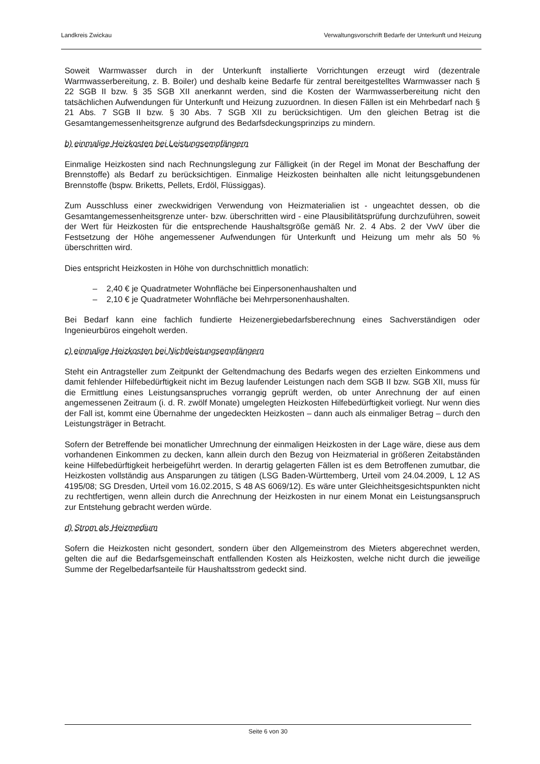Landkreis Zwickau Verwaltungsvorschrift Bedarfe der Unterkunft und Heizung
Soweit Warmwasser durch in der Unterkunft installierte Vorrichtungen erzeugt wird (dezentrale Warmwasserbereitung, z. B. Boiler) und deshalb keine Bedarfe für zentral bereitgestelltes Warmwasser nach § 22 SGB II bzw. § 35 SGB XII anerkannt werden, sind die Kosten der Warmwasserbereitung nicht den tatsächlichen Aufwendungen für Unterkunft und Heizung zuzuordnen. In diesen Fällen ist ein Mehrbedarf nach § 21 Abs. 7 SGB II bzw. § 30 Abs. 7 SGB XII zu berücksichtigen. Um den gleichen Betrag ist die Gesamtangemessenheitsgrenze aufgrund des Bedarfsdeckungsprinzips zu mindern.
b) einmalige Heizkosten bei Leistungsempfängern
Einmalige Heizkosten sind nach Rechnungslegung zur Fälligkeit (in der Regel im Monat der Beschaffung der Brennstoffe) als Bedarf zu berücksichtigen. Einmalige Heizkosten beinhalten alle nicht leitungsgebundenen Brennstoffe (bspw. Briketts, Pellets, Erdöl, Flüssiggas).
Zum Ausschluss einer zweckwidrigen Verwendung von Heizmaterialien ist - ungeachtet dessen, ob die Gesamtangemessenheitsgrenze unter- bzw. überschritten wird - eine Plausibilitätsprüfung durchzuführen, soweit der Wert für Heizkosten für die entsprechende Haushaltsgröße gemäß Nr. 2. 4 Abs. 2 der VwV über die Festsetzung der Höhe angemessener Aufwendungen für Unterkunft und Heizung um mehr als 50 % überschritten wird.
Dies entspricht Heizkosten in Höhe von durchschnittlich monatlich:
– 2,40 € je Quadratmeter Wohnfläche bei Einpersonenhaushalten und
– 2,10 € je Quadratmeter Wohnfläche bei Mehrpersonenhaushalten.
Bei Bedarf kann eine fachlich fundierte Heizenergiebedarfsberechnung eines Sachverständigen oder Ingenieurbüros eingeholt werden.
c) einmalige Heizkosten bei Nichtleistungsempfängern
Steht ein Antragsteller zum Zeitpunkt der Geltendmachung des Bedarfs wegen des erzielten Einkommens und damit fehlender Hilfebedürftigkeit nicht im Bezug laufender Leistungen nach dem SGB II bzw. SGB XII, muss für die Ermittlung eines Leistungsanspruches vorrangig geprüft werden, ob unter Anrechnung der auf einen angemessenen Zeitraum (i. d. R. zwölf Monate) umgelegten Heizkosten Hilfebedürftigkeit vorliegt. Nur wenn dies der Fall ist, kommt eine Übernahme der ungedeckten Heizkosten – dann auch als einmaliger Betrag – durch den Leistungsträger in Betracht.
Sofern der Betreffende bei monatlicher Umrechnung der einmaligen Heizkosten in der Lage wäre, diese aus dem vorhandenen Einkommen zu decken, kann allein durch den Bezug von Heizmaterial in größeren Zeitabständen keine Hilfebedürftigkeit herbeigeführt werden. In derartig gelagerten Fällen ist es dem Betroffenen zumutbar, die Heizkosten vollständig aus Ansparungen zu tätigen (LSG Baden-Württemberg, Urteil vom 24.04.2009, L 12 AS 4195/08; SG Dresden, Urteil vom 16.02.2015, S 48 AS 6069/12). Es wäre unter Gleichheitsgesichtspunkten nicht zu rechtfertigen, wenn allein durch die Anrechnung der Heizkosten in nur einem Monat ein Leistungsanspruch zur Entstehung gebracht werden würde.
d) Strom als Heizmedium
Sofern die Heizkosten nicht gesondert, sondern über den Allgemeinstrom des Mieters abgerechnet werden, gelten die auf die Bedarfsgemeinschaft entfallenden Kosten als Heizkosten, welche nicht durch die jeweilige Summe der Regelbedarfsanteile für Haushaltsstrom gedeckt sind.
Seite 6 von 30